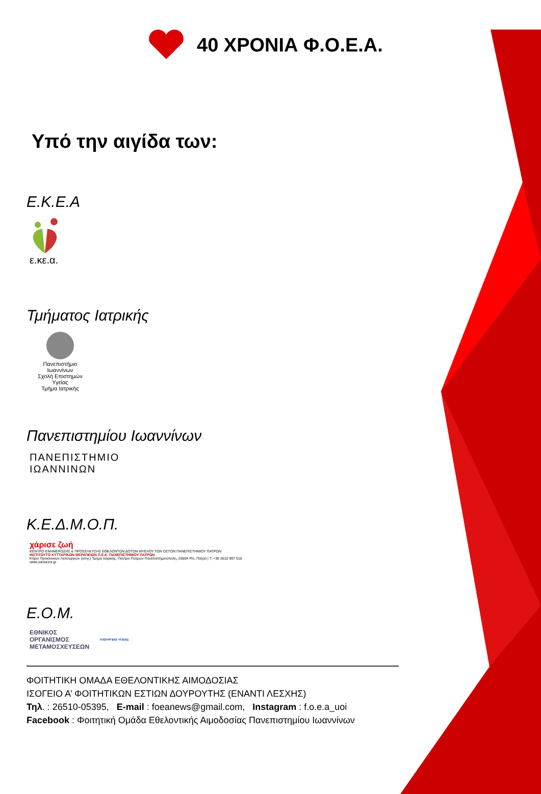40 ΧΡΟΝΙΑ Φ.Ο.Ε.Α.
Υπό την αιγίδα των:
Ε.Κ.Ε.Α
ε.κε.α.
Τμήματος Ιατρικής
Πανεπιστήμιο Ιωαννίνων
Σχολή Επιστημών Υγείας
Τμήμα Ιατρικής
Πανεπιστημίου Ιωαννίνων
ΠΑΝΕΠΙΣΤΗΜΙΟ
ΙΩΑΝΝΙΝΩΝ
Κ.Ε.Δ.Μ.Ο.Π.
χάρισε ζωή
ΚΕΝΤΡΟ ΕΝΗΜΕΡΩΣΗΣ & ΠΡΟΣΕΛΚΥΣΗΣ ΕΘΕΛΟΝΤΩΝ ΔΟΤΩΝ ΜΥΕΛΟΥ ΤΩΝ ΟΣΤΩΝ ΠΑΝΕΠΙΣΤΗΜΙΟΥ ΠΑΤΡΩΝ
ΙΝΣΤΙΤΟΥΤΟ ΚΥΤΤΑΡΙΚΩΝ ΘΕΡΑΠΕΙΩΝ Π.Ε.Κ. ΠΑΝΕΠΙΣΤΗΜΙΟΥ ΠΑΤΡΩΝ
Κτίριο Προκλινικών Λειτουργιών (ισογ.) Τμήμα Ιατρικής, Παν/μιο Πατρών Πανεπιστημιούπολη, 26504 Ρίο, Πάτρα | Τ: +30 2610 997 510
www.xarisezoi.gr
Ε.Ο.Μ.
ΕΘΝΙΚΟΣ
ΟΡΓΑΝΙΣΜΟΣ
ΜΕΤΑΜΟΣΧΕΥΣΕΩΝ ΥΠΟΥΡΓΕΙΟ ΥΓΕΙΑΣ
ΦΟΙΤΗΤΙΚΗ ΟΜΑΔΑ ΕΘΕΛΟΝΤΙΚΗΣ ΑΙΜΟΔΟΣΙΑΣ
ΙΣΟΓΕΙΟ Α’ ΦΟΙΤΗΤΙΚΩΝ ΕΣΤΙΩΝ ΔΟΥΡΟΥΤΗΣ (ΕΝΑΝΤΙ ΛΕΣΧΗΣ)
Τηλ. : 26510-05395, E-mail : foeanews@gmail.com, Instagram : f.o.e.a_uoi
Facebook : Φοιτητική Ομάδα Εθελοντικής Αιμοδοσίας Πανεπιστημίου Ιωαννίνων